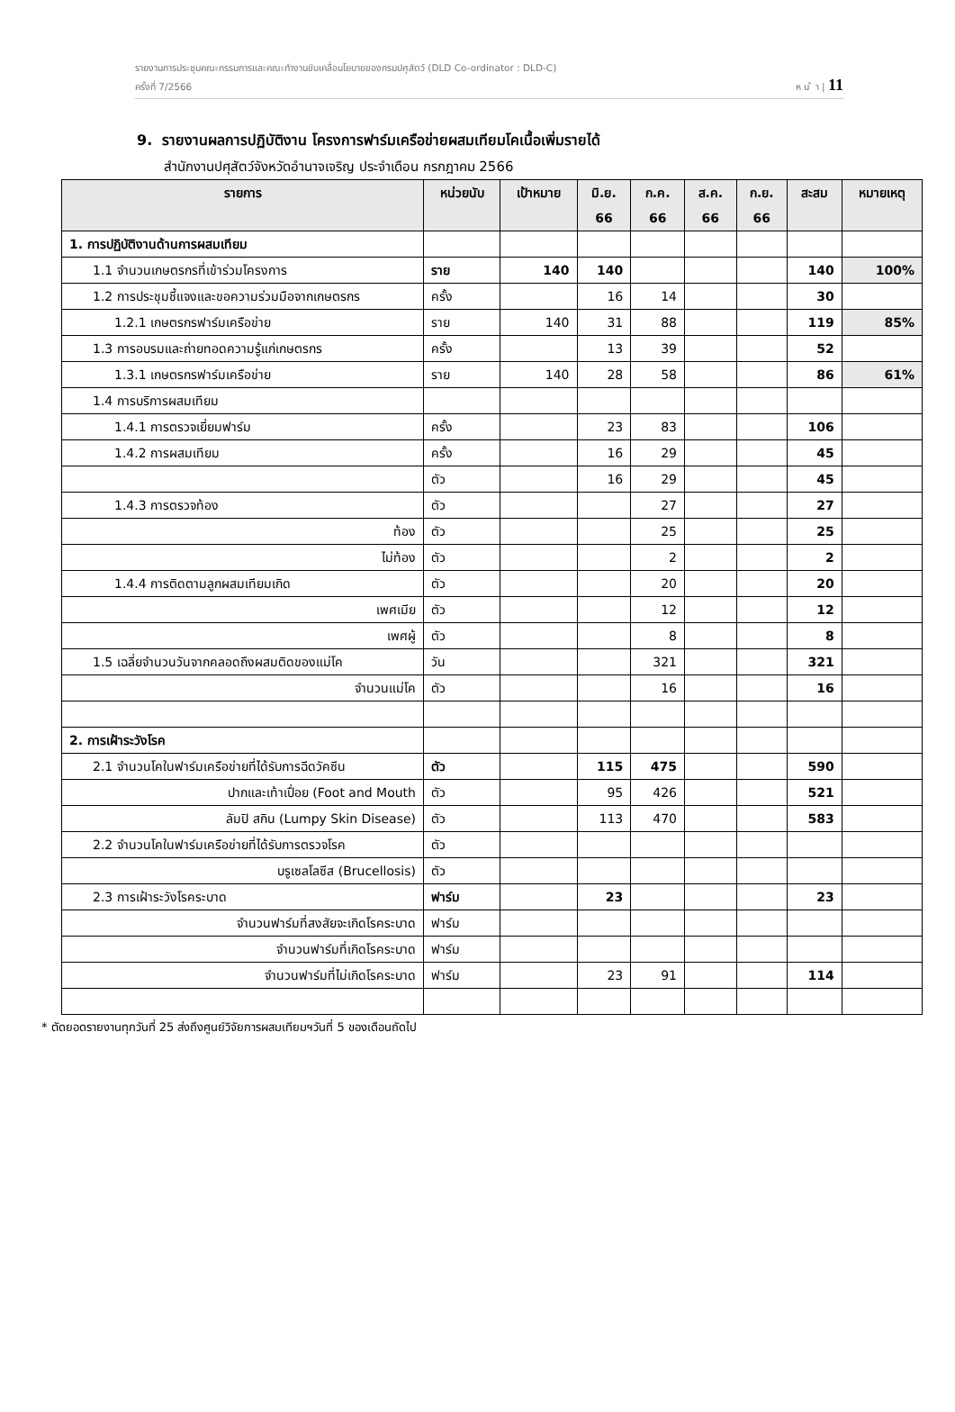รายงานการประชุมคณะกรรมการและคณะทำงานขับเคลื่อนโยบายของกรมปศุสัตว์ (DLD Co-ordinator : DLD-C)
ครั้งที่ 7/2566 ห น ้ า | 11
9. รายงานผลการปฏิบัติงาน โครงการฟาร์มเครือข่ายผสมเทียมโคเนื้อเพิ่มรายได้
สำนักงานปศุสัตว์จังหวัดอำนาจเจริญ ประจำเดือน กรกฎาคม 2566
| รายการ | หน่วยนับ | เป้าหมาย | มิ.ย. 66 | ก.ค. 66 | ส.ค. 66 | ก.ย. 66 | สะสม | หมายเหตุ |
| --- | --- | --- | --- | --- | --- | --- | --- | --- |
| 1. การปฏิบัติงานด้านการผสมเทียม | | | | | | | | |
| 1.1 จำนวนเกษตรกรที่เข้าร่วมโครงการ | ราย | 140 | 140 | | | | 140 | 100% |
| 1.2 การประชุมชี้แจงและขอความร่วมมือจากเกษตรกร | ครั้ง | | 16 | 14 | | | 30 | |
| 1.2.1 เกษตรกรฟาร์มเครือข่าย | ราย | 140 | 31 | 88 | | | 119 | 85% |
| 1.3 การอบรมและถ่ายทอดความรู้แก่เกษตรกร | ครั้ง | | 13 | 39 | | | 52 | |
| 1.3.1 เกษตรกรฟาร์มเครือข่าย | ราย | 140 | 28 | 58 | | | 86 | 61% |
| 1.4 การบริการผสมเทียม | | | | | | | | |
| 1.4.1 การตรวจเยี่ยมฟาร์ม | ครั้ง | | 23 | 83 | | | 106 | |
| 1.4.2 การผสมเทียม | ครั้ง | | 16 | 29 | | | 45 | |
| | ตัว | | 16 | 29 | | | 45 | |
| 1.4.3 การตรวจท้อง | ตัว | | | 27 | | | 27 | |
| ท้อง | ตัว | | | 25 | | | 25 | |
| ไม่ท้อง | ตัว | | | 2 | | | 2 | |
| 1.4.4 การติดตามลูกผสมเทียมเกิด | ตัว | | | 20 | | | 20 | |
| เพศเมีย | ตัว | | | 12 | | | 12 | |
| เพศผู้ | ตัว | | | 8 | | | 8 | |
| 1.5 เฉลี่ยจำนวนวันจากคลอดถึงผสมติดของแม่โค | วัน | | | 321 | | | 321 | |
| จำนวนแม่โค | ตัว | | | 16 | | | 16 | |
| 2. การเฝ้าระวังโรค | | | | | | | | |
| 2.1 จำนวนโคในฟาร์มเครือข่ายที่ได้รับการฉีดวัคซีน | ตัว | | 115 | 475 | | | 590 | |
| ปากและเท้าเปื่อย (Foot and Mouth | ตัว | | 95 | 426 | | | 521 | |
| ลัมปิ สกิน (Lumpy Skin Disease) | ตัว | | 113 | 470 | | | 583 | |
| 2.2 จำนวนโคในฟาร์มเครือข่ายที่ได้รับการตรวจโรค | ตัว | | | | | | | |
| บรูเซลโลซีส (Brucellosis) | ตัว | | | | | | | |
| 2.3 การเฝ้าระวังโรคระบาด | ฟาร์ม | | 23 | | | | 23 | |
| จำนวนฟาร์มที่สงสัยจะเกิดโรคระบาด | ฟาร์ม | | | | | | | |
| จำนวนฟาร์มที่เกิดโรคระบาด | ฟาร์ม | | | | | | | |
| จำนวนฟาร์มที่ไม่เกิดโรคระบาด | ฟาร์ม | | 23 | 91 | | | 114 | |
* ตัดยอดรายงานทุกวันที่ 25 ส่งถึงศูนย์วิจัยการผสมเทียมฯวันที่ 5 ของเดือนถัดไป